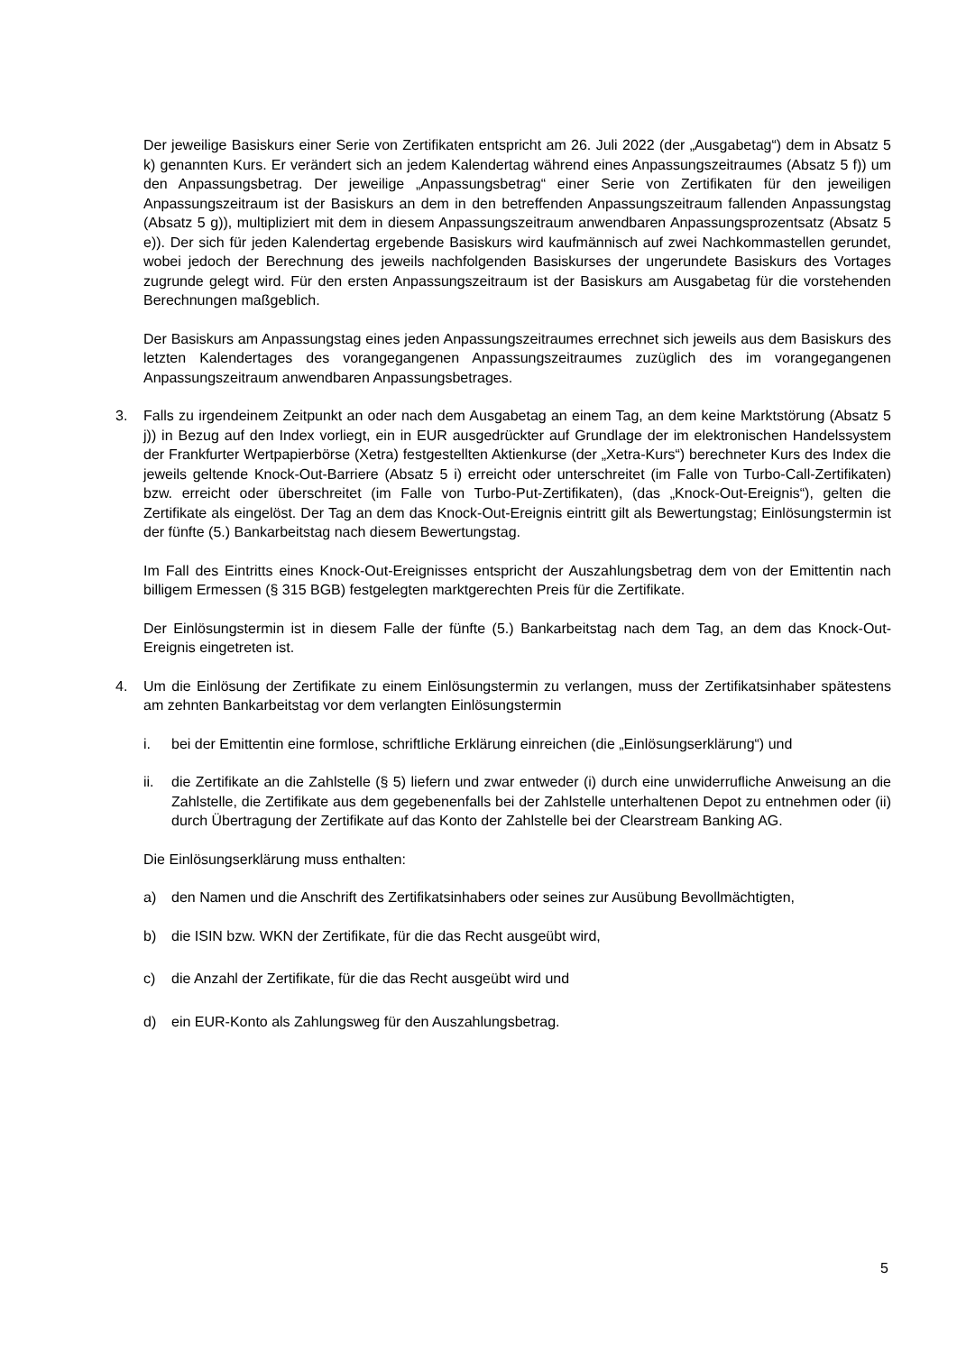Der jeweilige Basiskurs einer Serie von Zertifikaten entspricht am 26. Juli 2022 (der „Ausgabetag“) dem in Absatz 5 k) genannten Kurs. Er verändert sich an jedem Kalendertag während eines Anpassungszeitraumes (Absatz 5 f)) um den Anpassungsbetrag. Der jeweilige „Anpassungsbetrag“ einer Serie von Zertifikaten für den jeweiligen Anpassungszeitraum ist der Basiskurs an dem in den betreffenden Anpassungszeitraum fallenden Anpassungstag (Absatz 5 g)), multipliziert mit dem in diesem Anpassungszeitraum anwendbaren Anpassungsprozentsatz (Absatz 5 e)). Der sich für jeden Kalendertag ergebende Basiskurs wird kaufmännisch auf zwei Nachkommastellen gerundet, wobei jedoch der Berechnung des jeweils nachfolgenden Basiskurses der ungerundete Basiskurs des Vortages zugrunde gelegt wird. Für den ersten Anpassungszeitraum ist der Basiskurs am Ausgabetag für die vorstehenden Berechnungen maßgeblich.
Der Basiskurs am Anpassungstag eines jeden Anpassungszeitraumes errechnet sich jeweils aus dem Basiskurs des letzten Kalendertages des vorangegangenen Anpassungszeitraumes zuzüglich des im vorangegangenen Anpassungszeitraum anwendbaren Anpassungsbetrages.
3. Falls zu irgendeinem Zeitpunkt an oder nach dem Ausgabetag an einem Tag, an dem keine Marktstörung (Absatz 5 j)) in Bezug auf den Index vorliegt, ein in EUR ausgedrückter auf Grundlage der im elektronischen Handelssystem der Frankfurter Wertpapierbörse (Xetra) festgestellten Aktienkurse (der „Xetra-Kurs“) berechneter Kurs des Index die jeweils geltende Knock-Out-Barriere (Absatz 5 i) erreicht oder unterschreitet (im Falle von Turbo-Call-Zertifikaten) bzw. erreicht oder überschreitet (im Falle von Turbo-Put-Zertifikaten), (das „Knock-Out-Ereignis“), gelten die Zertifikate als eingelöst. Der Tag an dem das Knock-Out-Ereignis eintritt gilt als Bewertungstag; Einlösungstermin ist der fünfte (5.) Bankarbeitstag nach diesem Bewertungstag.
Im Fall des Eintritts eines Knock-Out-Ereignisses entspricht der Auszahlungsbetrag dem von der Emittentin nach billigem Ermessen (§ 315 BGB) festgelegten marktgerechten Preis für die Zertifikate.
Der Einlösungstermin ist in diesem Falle der fünfte (5.) Bankarbeitstag nach dem Tag, an dem das Knock-Out-Ereignis eingetreten ist.
4. Um die Einlösung der Zertifikate zu einem Einlösungstermin zu verlangen, muss der Zertifikatsinhaber spätestens am zehnten Bankarbeitstag vor dem verlangten Einlösungstermin
i. bei der Emittentin eine formlose, schriftliche Erklärung einreichen (die „Einlösungserklärung“) und
ii. die Zertifikate an die Zahlstelle (§ 5) liefern und zwar entweder (i) durch eine unwiderrufliche Anweisung an die Zahlstelle, die Zertifikate aus dem gegebenenfalls bei der Zahlstelle unterhaltenen Depot zu entnehmen oder (ii) durch Übertragung der Zertifikate auf das Konto der Zahlstelle bei der Clearstream Banking AG.
Die Einlösungserklärung muss enthalten:
a) den Namen und die Anschrift des Zertifikatsinhabers oder seines zur Ausübung Bevollmächtigten,
b) die ISIN bzw. WKN der Zertifikate, für die das Recht ausgeübt wird,
c) die Anzahl der Zertifikate, für die das Recht ausgeübt wird und
d) ein EUR-Konto als Zahlungsweg für den Auszahlungsbetrag.
5